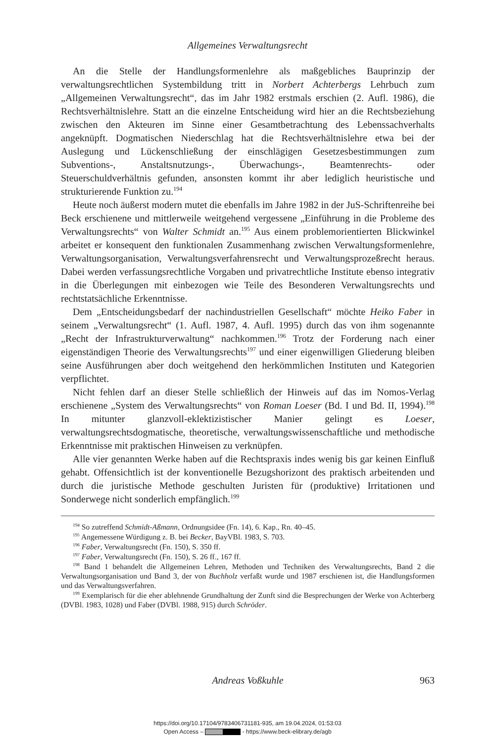Allgemeines Verwaltungsrecht
An die Stelle der Handlungsformenlehre als maßgebliches Bauprinzip der verwaltungsrechtlichen Systembildung tritt in Norbert Achterbergs Lehrbuch zum „Allgemeinen Verwaltungsrecht“, das im Jahr 1982 erstmals erschien (2. Aufl. 1986), die Rechtsverhältnislehre. Statt an die einzelne Entscheidung wird hier an die Rechtsbeziehung zwischen den Akteuren im Sinne einer Gesamtbetrachtung des Lebenssachverhalts angeknüpft. Dogmatischen Niederschlag hat die Rechtsverhältnislehre etwa bei der Auslegung und Lückenschließung der einschlägigen Gesetzesbestimmungen zum Subventions-, Anstaltsnutzungs-, Überwachungs-, Beamtenrechts- oder Steuerschuldverhältnis gefunden, ansonsten kommt ihr aber lediglich heuristische und strukturierende Funktion zu.<sup>194</sup>
Heute noch äußerst modern mutet die ebenfalls im Jahre 1982 in der JuS-Schriftenreihe bei Beck erschienene und mittlerweile weitgehend vergessene „Einführung in die Probleme des Verwaltungsrechts“ von Walter Schmidt an.<sup>195</sup> Aus einem problemorientierten Blickwinkel arbeitet er konsequent den funktionalen Zusammenhang zwischen Verwaltungsformenlehre, Verwaltungsorganisation, Verwaltungsverfahrensrecht und Verwaltungsprozeßrecht heraus. Dabei werden verfassungsrechtliche Vorgaben und privatrechtliche Institute ebenso integrativ in die Überlegungen mit einbezogen wie Teile des Besonderen Verwaltungsrechts und rechtstatsächliche Erkenntnisse.
Dem „Entscheidungsbedarf der nachindustriellen Gesellschaft“ möchte Heiko Faber in seinem „Verwaltungsrecht“ (1. Aufl. 1987, 4. Aufl. 1995) durch das von ihm sogenannte „Recht der Infrastrukturverwaltung“ nachkommen.<sup>196</sup> Trotz der Forderung nach einer eigenständigen Theorie des Verwaltungsrechts<sup>197</sup> und einer eigenwilligen Gliederung bleiben seine Ausführungen aber doch weitgehend den herkömmlichen Instituten und Kategorien verpflichtet.
Nicht fehlen darf an dieser Stelle schließlich der Hinweis auf das im Nomos-Verlag erschienene „System des Verwaltungsrechts“ von Roman Loeser (Bd. I und Bd. II, 1994).<sup>198</sup> In mitunter glanzvoll-eklektizistischer Manier gelingt es Loeser, verwaltungsrechtsdogmatische, theoretische, verwaltungswissenschaftliche und methodische Erkenntnisse mit praktischen Hinweisen zu verknüpfen.
Alle vier genannten Werke haben auf die Rechtspraxis indes wenig bis gar keinen Einfluß gehabt. Offensichtlich ist der konventionelle Bezugshorizont des praktisch arbeitenden und durch die juristische Methode geschulten Juristen für (produktive) Irritationen und Sonderwege nicht sonderlich empfänglich.<sup>199</sup>
<sup>194</sup> So zutreffend Schmidt-Aßmann, Ordnungsidee (Fn. 14), 6. Kap., Rn. 40–45.
<sup>195</sup> Angemessene Würdigung z. B. bei Becker, BayVBl. 1983, S. 703.
<sup>196</sup> Faber, Verwaltungsrecht (Fn. 150), S. 350 ff.
<sup>197</sup> Faber, Verwaltungsrecht (Fn. 150), S. 26 ff., 167 ff.
<sup>198</sup> Band 1 behandelt die Allgemeinen Lehren, Methoden und Techniken des Verwaltungsrechts, Band 2 die Verwaltungsorganisation und Band 3, der von Buchholz verfaßt wurde und 1987 erschienen ist, die Handlungsformen und das Verwaltungsverfahren.
<sup>199</sup> Exemplarisch für die eher ablehnende Grundhaltung der Zunft sind die Besprechungen der Werke von Achterberg (DVBl. 1983, 1028) und Faber (DVBl. 1988, 915) durch Schröder.
Andreas Voßkuhle
963
https://doi.org/10.17104/9783406731181-935, am 19.04.2024, 01:53:03
Open Access – - https://www.beck-elibrary.de/agb